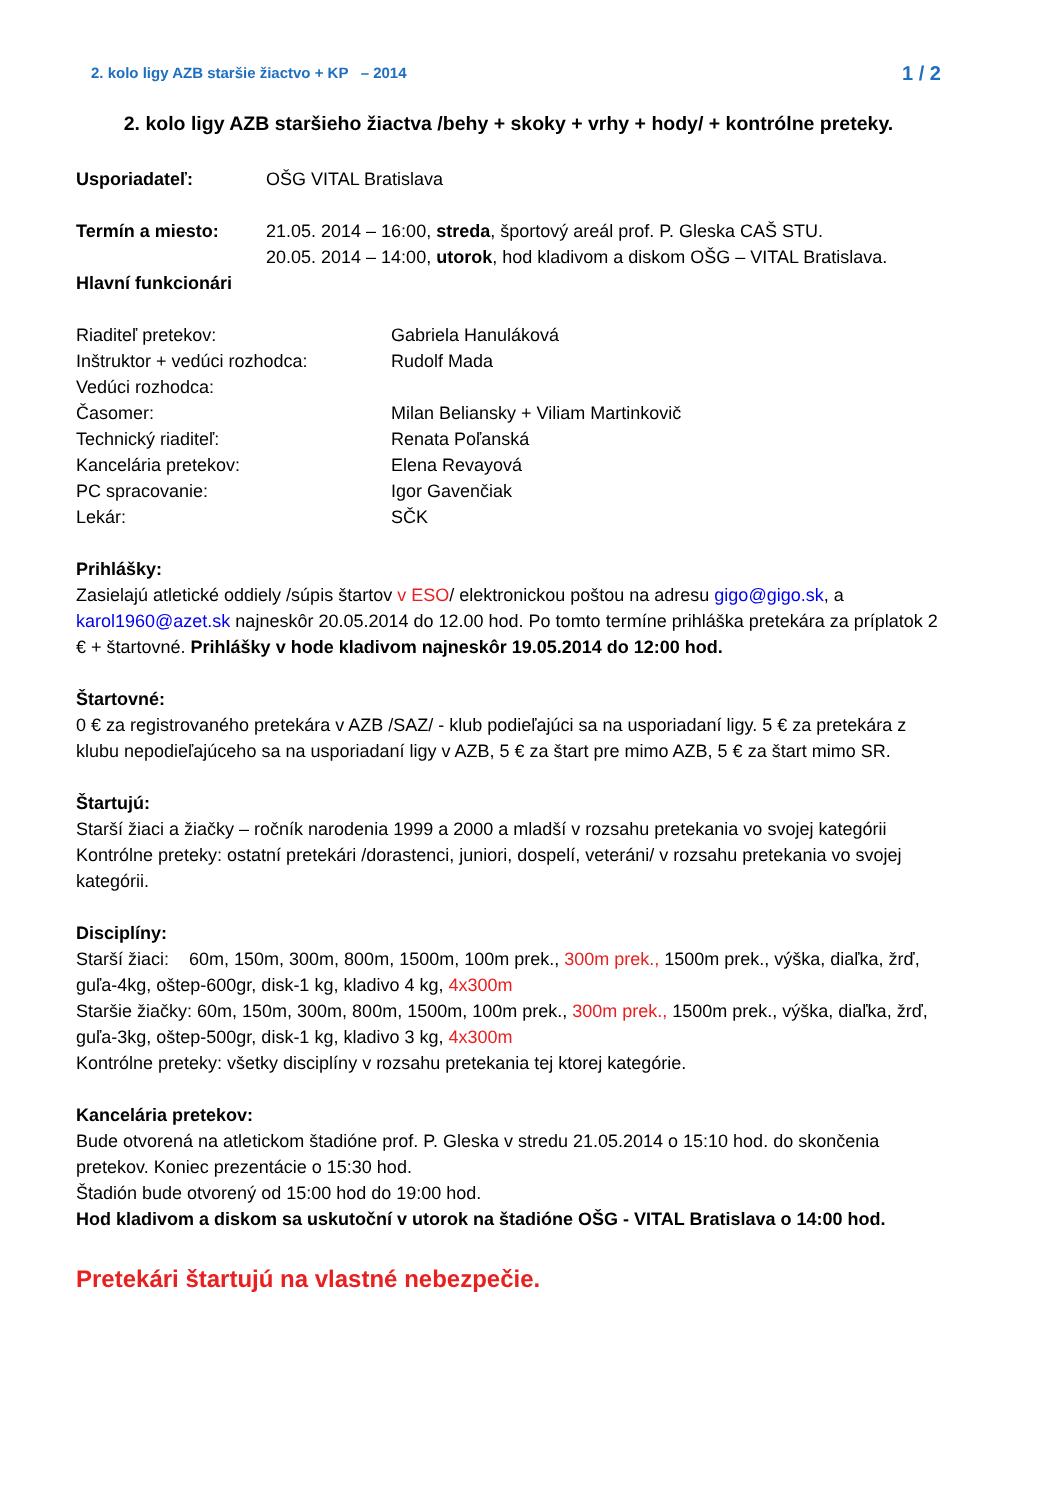2. kolo ligy AZB staršie žiactvo + KP – 2014 1 / 2
2. kolo ligy AZB staršieho žiactva /behy + skoky + vrhy + hody/ + kontrólne preteky.
Usporiadateľ: OŠG VITAL Bratislava
Termín a miesto: 21.05. 2014 – 16:00, streda, športový areál prof. P. Gleska CAŠ STU.
20.05. 2014 – 14:00, utorok, hod kladivom a diskom OŠG – VITAL Bratislava.
Hlavní funkcionári
Riaditeľ pretekov: Gabriela Hanuláková
Inštruktor + vedúci rozhodca: Rudolf Mada
Vedúci rozhodca:
Časomer: Milan Beliansky + Viliam Martinkovič
Technický riaditeľ: Renata Poľanská
Kancelária pretekov: Elena Revayová
PC spracovanie: Igor Gavenčiak
Lekár: SČK
Prihlášky:
Zasielajú atletické oddiely /súpis štartov v ESO/ elektronickou poštou na adresu gigo@gigo.sk, a karol1960@azet.sk najneskôr 20.05.2014 do 12.00 hod. Po tomto termíne prihláška pretekára za príplatok 2 € + štartovné. Prihlášky v hode kladivom najneskôr 19.05.2014 do 12:00 hod.
Štartovné:
0 € za registrovaného pretekára v AZB /SAZ/ - klub podieľajúci sa na usporiadaní ligy. 5 € za pretekára z klubu nepodieľajúceho sa na usporiadaní ligy v AZB, 5 € za štart pre mimo AZB, 5 € za štart mimo SR.
Štartujú:
Starší žiaci a žiačky – ročník narodenia 1999 a 2000 a mladší v rozsahu pretekania vo svojej kategórii
Kontrólne preteky: ostatní pretekári /dorastenci, juniori, dospelí, veteráni/ v rozsahu pretekania vo svojej kategórii.
Disciplíny:
Starší žiaci: 60m, 150m, 300m, 800m, 1500m, 100m prek., 300m prek., 1500m prek., výška, diaľka, žrď, guľa-4kg, oštep-600gr, disk-1 kg, kladivo 4 kg, 4x300m
Staršie žiačky: 60m, 150m, 300m, 800m, 1500m, 100m prek., 300m prek., 1500m prek., výška, diaľka, žrď, guľa-3kg, oštep-500gr, disk-1 kg, kladivo 3 kg, 4x300m
Kontrólne preteky: všetky disciplíny v rozsahu pretekania tej ktorej kategórie.
Kancelária pretekov:
Bude otvorená na atletickom štadióne prof. P. Gleska v stredu 21.05.2014 o 15:10 hod. do skončenia pretekov. Koniec prezentácie o 15:30 hod.
Štadión bude otvorený od 15:00 hod do 19:00 hod.
Hod kladivom a diskom sa uskutoční v utorok na štadióne OŠG - VITAL Bratislava o 14:00 hod.
Pretekári štartujú na vlastné nebezpečie.